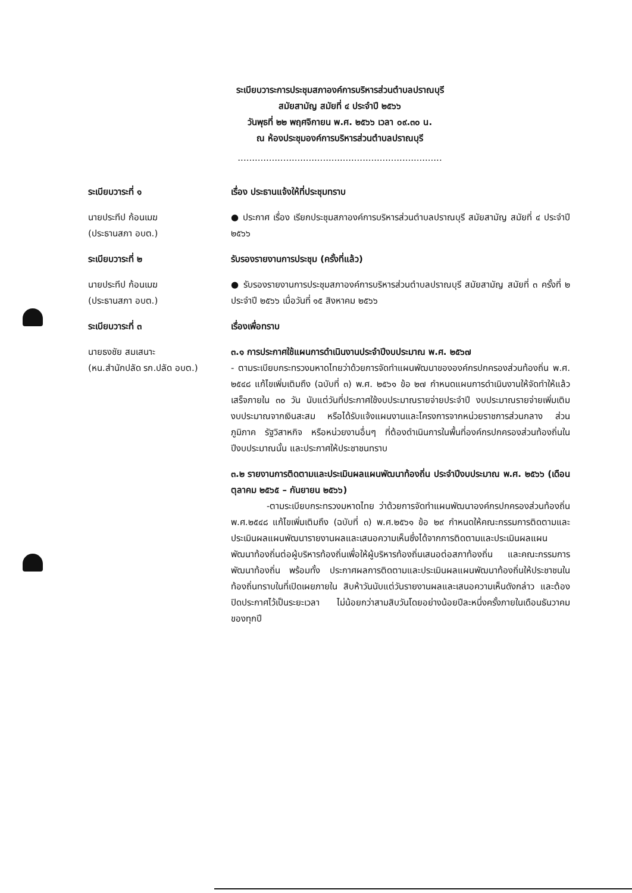ระเบียบวาระการประชุมสภาองค์การบริหารส่วนตำบลปราณบุรี
สมัยสามัญ สมัยที่ ๔ ประจำปี ๒๕๖๖
วันพุธที่ ๒๒ พฤศจิกายน พ.ศ. ๒๕๖๖ เวลา ๐๙.๓๐ น.
ณ ห้องประชุมองค์การบริหารส่วนตำบลปราณบุรี
........................................................................
ระเบียบวาระที่ ๑ เรื่อง ประธานแจ้งให้ที่ประชุมทราบ
นายประทีป ก้อนเมฆ
(ประธานสภา อบต.)
● ประกาศ เรื่อง เรียกประชุมสภาองค์การบริหารส่วนตำบลปราณบุรี สมัยสามัญ สมัยที่ ๔ ประจำปี ๒๕๖๖
ระเบียบวาระที่ ๒ รับรองรายงานการประชุม (ครั้งที่แล้ว)
นายประทีป ก้อนเมฆ
(ประธานสภา อบต.)
● รับรองรายงานการประชุมสภาองค์การบริหารส่วนตำบลปราณบุรี สมัยสามัญ สมัยที่ ๓ ครั้งที่ ๒ ประจำปี ๒๕๖๖ เมื่อวันที่ ๑๕ สิงหาคม ๒๕๖๖
ระเบียบวาระที่ ๓ เรื่องเพื่อทราบ
นายธงชัย สมเสนาะ
(หน.สำนักปลัด รก.ปลัด อบต.)
๓.๑ การประกาศใช้แผนการดำเนินงานประจำปีงบประมาณ พ.ศ. ๒๕๖๗
- ตามระเบียบกระทรวงมหาดไทยว่าด้วยการจัดทำแผนพัฒนาขององค์กรปกครองส่วนท้องถิ่น พ.ศ. ๒๕๔๘ แก้ไขเพิ่มเติมถึง (ฉบับที่ ๓) พ.ศ. ๒๕๖๑ ข้อ ๒๗ กำหนดแผนการดำเนินงานให้จัดทำให้แล้วเสร็จภายใน ๓๐ วัน นับแต่วันที่ประกาศใช้งบประมาณรายจ่ายประจำปี งบประมาณรายจ่ายเพิ่มเติม งบประมาณจากเงินสะสม หรือได้รับแจ้งแผนงานและโครงการจากหน่วยราชการส่วนกลาง ส่วนภูมิภาค รัฐวิสาหกิจ หรือหน่วยงานอื่นๆ ที่ต้องดำเนินการในพื้นที่องค์กรปกครองส่วนท้องถิ่นในปีงบประมาณนั้น และประกาศให้ประชาชนทราบ
๓.๒ รายงานการติดตามและประเมินผลแผนพัฒนาท้องถิ่น ประจำปีงบประมาณ พ.ศ. ๒๕๖๖ (เดือนตุลาคม ๒๕๖๕ – กันยายน ๒๕๖๖)
-ตามระเบียบกระทรวงมหาดไทย ว่าด้วยการจัดทำแผนพัฒนาองค์กรปกครองส่วนท้องถิ่น พ.ศ.๒๕๔๘ แก้ไขเพิ่มเติมถึง (ฉบับที่ ๓) พ.ศ.๒๕๖๑ ข้อ ๒๙ กำหนดให้คณะกรรมการติดตามและประเมินผลแผนพัฒนารายงานผลและเสนอความเห็นซึ่งได้จากการติดตามและประเมินผลแผนพัฒนาท้องถิ่นต่อผู้บริหารท้องถิ่นเพื่อให้ผู้บริหารท้องถิ่นเสนอต่อสภาท้องถิ่น และคณะกรรมการพัฒนาท้องถิ่น พร้อมทั้ง ประกาศผลการติดตามและประเมินผลแผนพัฒนาท้องถิ่นให้ประชาชนในท้องถิ่นทราบในที่เปิดเผยภายใน สิบห้าวันนับแต่วันรายงานผลและเสนอความเห็นดังกล่าว และต้องปิดประกาศไว้เป็นระยะเวลา ไม่น้อยกว่าสามสิบวันโดยอย่างน้อยปีละหนึ่งครั้งภายในเดือนธันวาคมของทุกปี